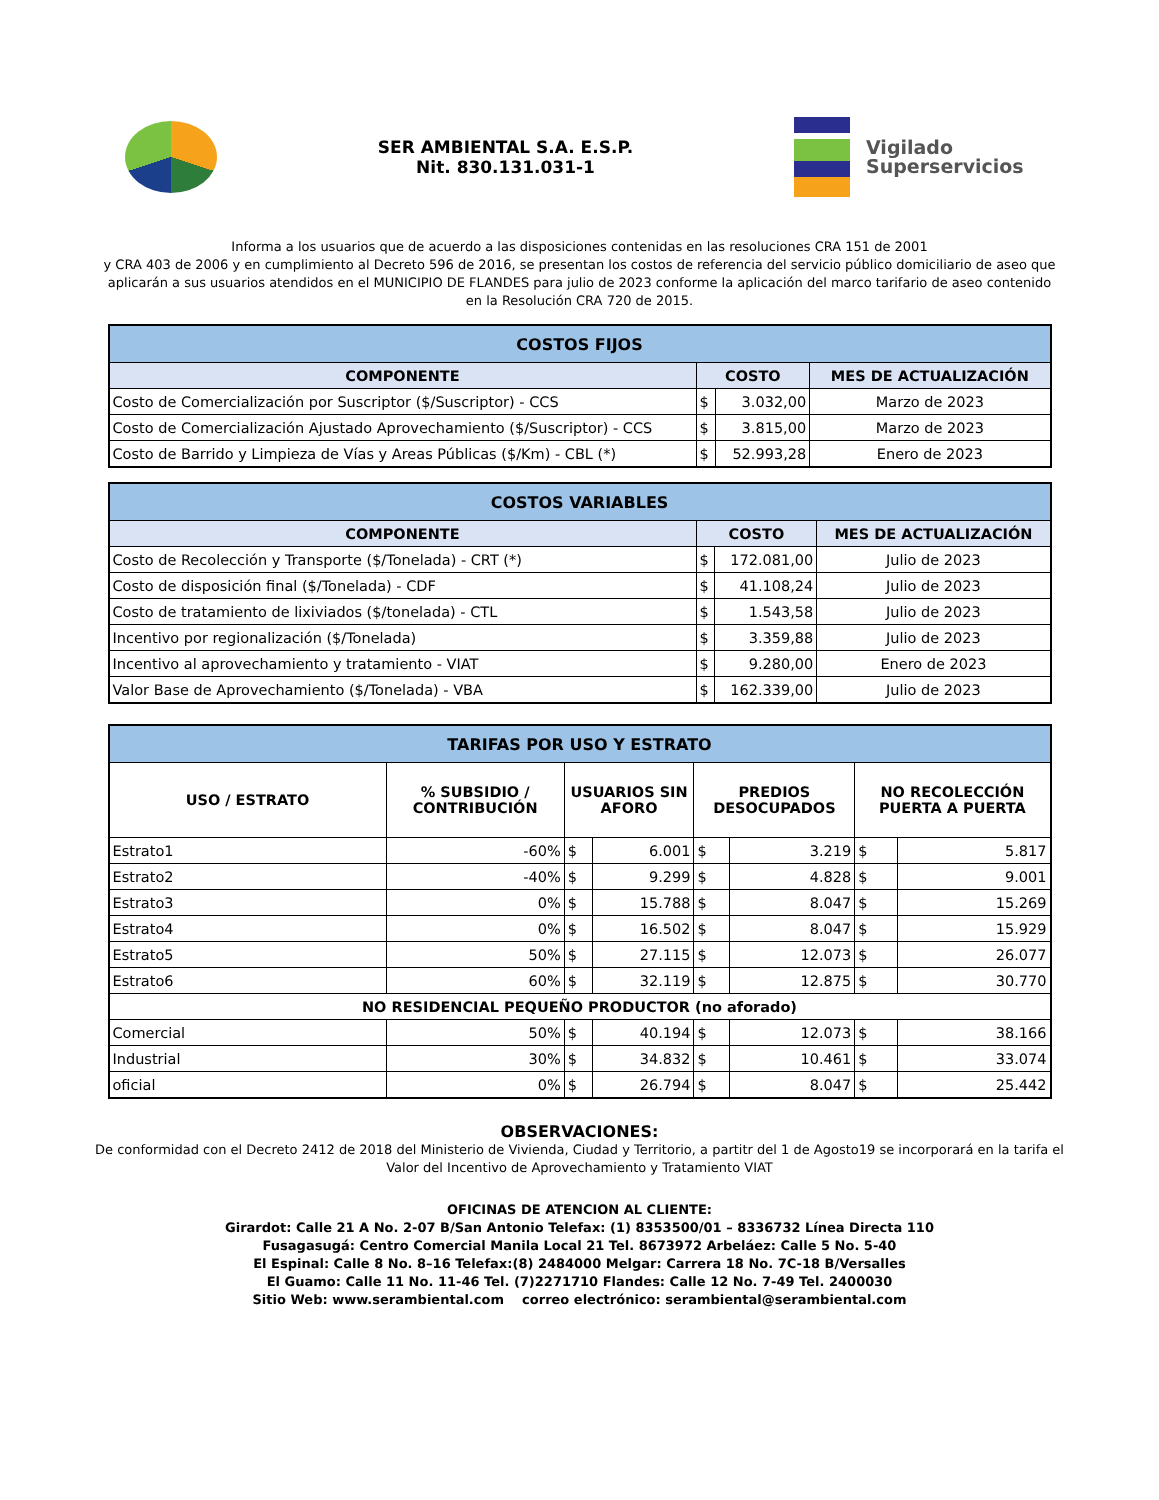SER AMBIENTAL S.A. E.S.P.
Nit. 830.131.031-1
Vigilado
Superservicios
Informa a los usuarios que de acuerdo a las disposiciones contenidas en las resoluciones CRA 151 de 2001
y CRA 403 de 2006 y en cumplimiento al Decreto 596 de 2016, se presentan los costos de referencia del servicio público domiciliario de aseo que aplicarán a sus usuarios atendidos en el MUNICIPIO DE FLANDES para julio de 2023 conforme la aplicación del marco tarifario de aseo contenido en la Resolución CRA 720 de 2015.
| COSTOS FIJOS | | | |
| --- | --- | --- | --- |
| COMPONENTE | COSTO | | MES DE ACTUALIZACIÓN |
| Costo de Comercialización por Suscriptor ($/Suscriptor) - CCS | $ | 3.032,00 | Marzo de 2023 |
| Costo de Comercialización Ajustado Aprovechamiento ($/Suscriptor) - CCS | $ | 3.815,00 | Marzo de 2023 |
| Costo de Barrido y Limpieza de Vías y Areas Públicas ($/Km) - CBL (*) | $ | 52.993,28 | Enero de 2023 |
| COSTOS VARIABLES | | | |
| --- | --- | --- | --- |
| COMPONENTE | COSTO | | MES DE ACTUALIZACIÓN |
| Costo de Recolección y Transporte ($/Tonelada) - CRT (*) | $ | 172.081,00 | Julio de 2023 |
| Costo de disposición final ($/Tonelada) - CDF | $ | 41.108,24 | Julio de 2023 |
| Costo de tratamiento de lixiviados ($/tonelada) - CTL | $ | 1.543,58 | Julio de 2023 |
| Incentivo por regionalización ($/Tonelada) | $ | 3.359,88 | Julio de 2023 |
| Incentivo al aprovechamiento y tratamiento - VIAT | $ | 9.280,00 | Enero de 2023 |
| Valor Base de Aprovechamiento ($/Tonelada) - VBA | $ | 162.339,00 | Julio de 2023 |
| TARIFAS POR USO Y ESTRATO | | | | | | | |
| --- | --- | --- | --- | --- | --- | --- | --- |
| USO / ESTRATO | % SUBSIDIO / CONTRIBUCIÓN | USUARIOS SIN AFORO | | PREDIOS DESOCUPADOS | | NO RECOLECCIÓN PUERTA A PUERTA | |
| Estrato1 | -60% | $ | 6.001 | $ | 3.219 | $ | 5.817 |
| Estrato2 | -40% | $ | 9.299 | $ | 4.828 | $ | 9.001 |
| Estrato3 | 0% | $ | 15.788 | $ | 8.047 | $ | 15.269 |
| Estrato4 | 0% | $ | 16.502 | $ | 8.047 | $ | 15.929 |
| Estrato5 | 50% | $ | 27.115 | $ | 12.073 | $ | 26.077 |
| Estrato6 | 60% | $ | 32.119 | $ | 12.875 | $ | 30.770 |
| NO RESIDENCIAL PEQUEÑO PRODUCTOR (no aforado) | | | | | | | |
| Comercial | 50% | $ | 40.194 | $ | 12.073 | $ | 38.166 |
| Industrial | 30% | $ | 34.832 | $ | 10.461 | $ | 33.074 |
| oficial | 0% | $ | 26.794 | $ | 8.047 | $ | 25.442 |
OBSERVACIONES:
De conformidad con el Decreto 2412 de 2018 del Ministerio de Vivienda, Ciudad y Territorio, a partitr del 1 de Agosto19 se incorporará en la tarifa el Valor del Incentivo de Aprovechamiento y Tratamiento VIAT
OFICINAS DE ATENCION AL CLIENTE:
Girardot: Calle 21 A No. 2-07 B/San Antonio Telefax: (1) 8353500/01 – 8336732 Línea Directa 110
Fusagasugá: Centro Comercial Manila Local 21 Tel. 8673972 Arbeláez: Calle 5 No. 5-40
El Espinal: Calle 8 No. 8–16 Telefax:(8) 2484000 Melgar: Carrera 18 No. 7C-18 B/Versalles
El Guamo: Calle 11 No. 11-46 Tel. (7)2271710 Flandes: Calle 12 No. 7-49 Tel. 2400030
Sitio Web: www.serambiental.com correo electrónico: serambiental@serambiental.com